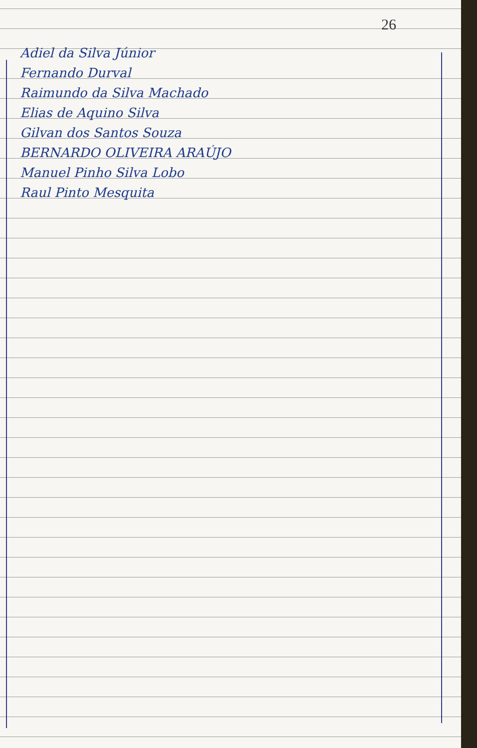26
Adiel da Silva Júnior
Fernando Durval
Raimundo da Silva Machado
Elias de Aquino Silva
Gilvan dos Santos Souza
BERNARDO OLIVEIRA ARAÚJO
Manuel Pinho Silva Lobo
Raul Pinto Mesquita